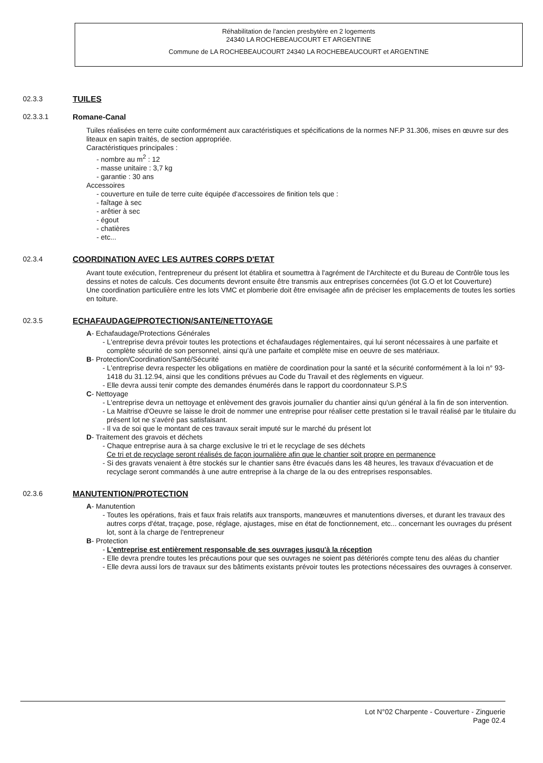Réhabilitation de l'ancien presbytère en 2 logements
24340 LA ROCHEBEAUCOURT ET ARGENTINE
Commune de LA ROCHEBEAUCOURT 24340 LA ROCHEBEAUCOURT et ARGENTINE
02.3.3 TUILES
02.3.3.1 Romane-Canal
Tuiles réalisées en terre cuite conformément aux caractéristiques et spécifications de la normes NF.P 31.306, mises en œuvre sur des liteaux en sapin traités, de section appropriée.
Caractéristiques principales :
- nombre au m<sup>2</sup> : 12
- masse unitaire : 3,7 kg
- garantie : 30 ans
Accessoires
- couverture en tuile de terre cuite équipée d'accessoires de finition tels que :
- faîtage à sec
- arêtier à sec
- égout
- chatières
- etc...
02.3.4 COORDINATION AVEC LES AUTRES CORPS D'ETAT
Avant toute exécution, l'entrepreneur du présent lot établira et soumettra à l'agrément de l'Architecte et du Bureau de Contrôle tous les dessins et notes de calculs. Ces documents devront ensuite être transmis aux entreprises concernées (lot G.O et lot Couverture)
Une coordination particulière entre les lots VMC et plomberie doit être envisagée afin de préciser les emplacements de toutes les sorties en toiture.
02.3.5 ECHAFAUDAGE/PROTECTION/SANTE/NETTOYAGE
A- Echafaudage/Protections Générales
- L'entreprise devra prévoir toutes les protections et échafaudages réglementaires, qui lui seront nécessaires à une parfaite et complète sécurité de son personnel, ainsi qu'à une parfaite et complète mise en oeuvre de ses matériaux.
B- Protection/Coordination/Santé/Sécurité
- L'entreprise devra respecter les obligations en matière de coordination pour la santé et la sécurité conformément à la loi n° 93-1418 du 31.12.94, ainsi que les conditions prévues au Code du Travail et des règlements en vigueur.
- Elle devra aussi tenir compte des demandes énumérés dans le rapport du coordonnateur S.P.S
C- Nettoyage
- L'entreprise devra un nettoyage et enlèvement des gravois journalier du chantier ainsi qu'un général à la fin de son intervention.
- La Maitrise d'Oeuvre se laisse le droit de nommer une entreprise pour réaliser cette prestation si le travail réalisé par le titulaire du présent lot ne s'avéré pas satisfaisant.
- Il va de soi que le montant de ces travaux serait imputé sur le marché du présent lot
D- Traitement des gravois et déchets
- Chaque entreprise aura à sa charge exclusive le tri et le recyclage de ses déchets
Ce tri et de recyclage seront réalisés de façon journalière afin que le chantier soit propre en permanence
- Si des gravats venaient à être stockés sur le chantier sans être évacués dans les 48 heures, les travaux d'évacuation et de recyclage seront commandés à une autre entreprise à la charge de la ou des entreprises responsables.
02.3.6 MANUTENTION/PROTECTION
A- Manutention
- Toutes les opérations, frais et faux frais relatifs aux transports, manœuvres et manutentions diverses, et durant les travaux des autres corps d'état, traçage, pose, réglage, ajustages, mise en état de fonctionnement, etc... concernant les ouvrages du présent lot, sont à la charge de l'entrepreneur
B- Protection
- L'entreprise est entièrement responsable de ses ouvrages jusqu'à la réception
- Elle devra prendre toutes les précautions pour que ses ouvrages ne soient pas détériorés compte tenu des aléas du chantier
- Elle devra aussi lors de travaux sur des bâtiments existants prévoir toutes les protections nécessaires des ouvrages à conserver.
Lot N°02 Charpente - Couverture - Zinguerie
Page 02.4